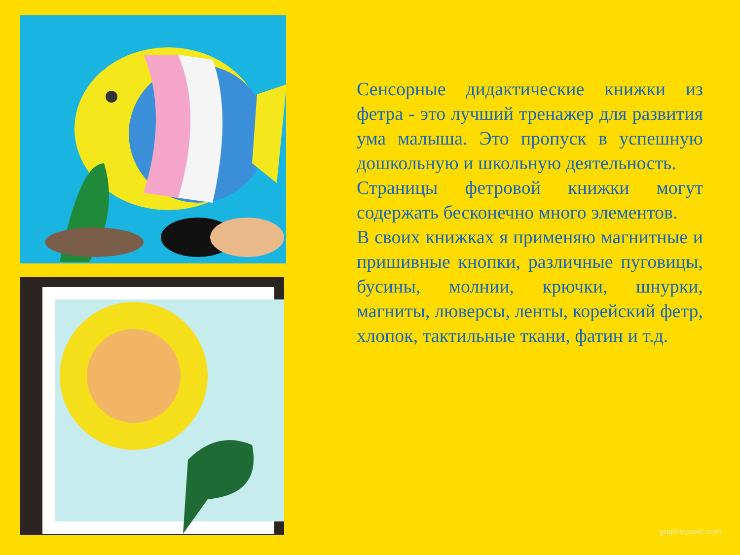Сенсорные дидактические книжки из фетра - это лучший тренажер для развития ума малыша. Это пропуск в успешную дошкольную и школьную деятельность.
Страницы фетровой книжки могут содержать бесконечно много элементов.
В своих книжках я применяю магнитные и пришивные кнопки, различные пуговицы, бусины, молнии, крючки, шнурки, магниты, люверсы, ленты, корейский фетр, хлопок, тактильные ткани, фатин и т.д.
graphicpanic.com